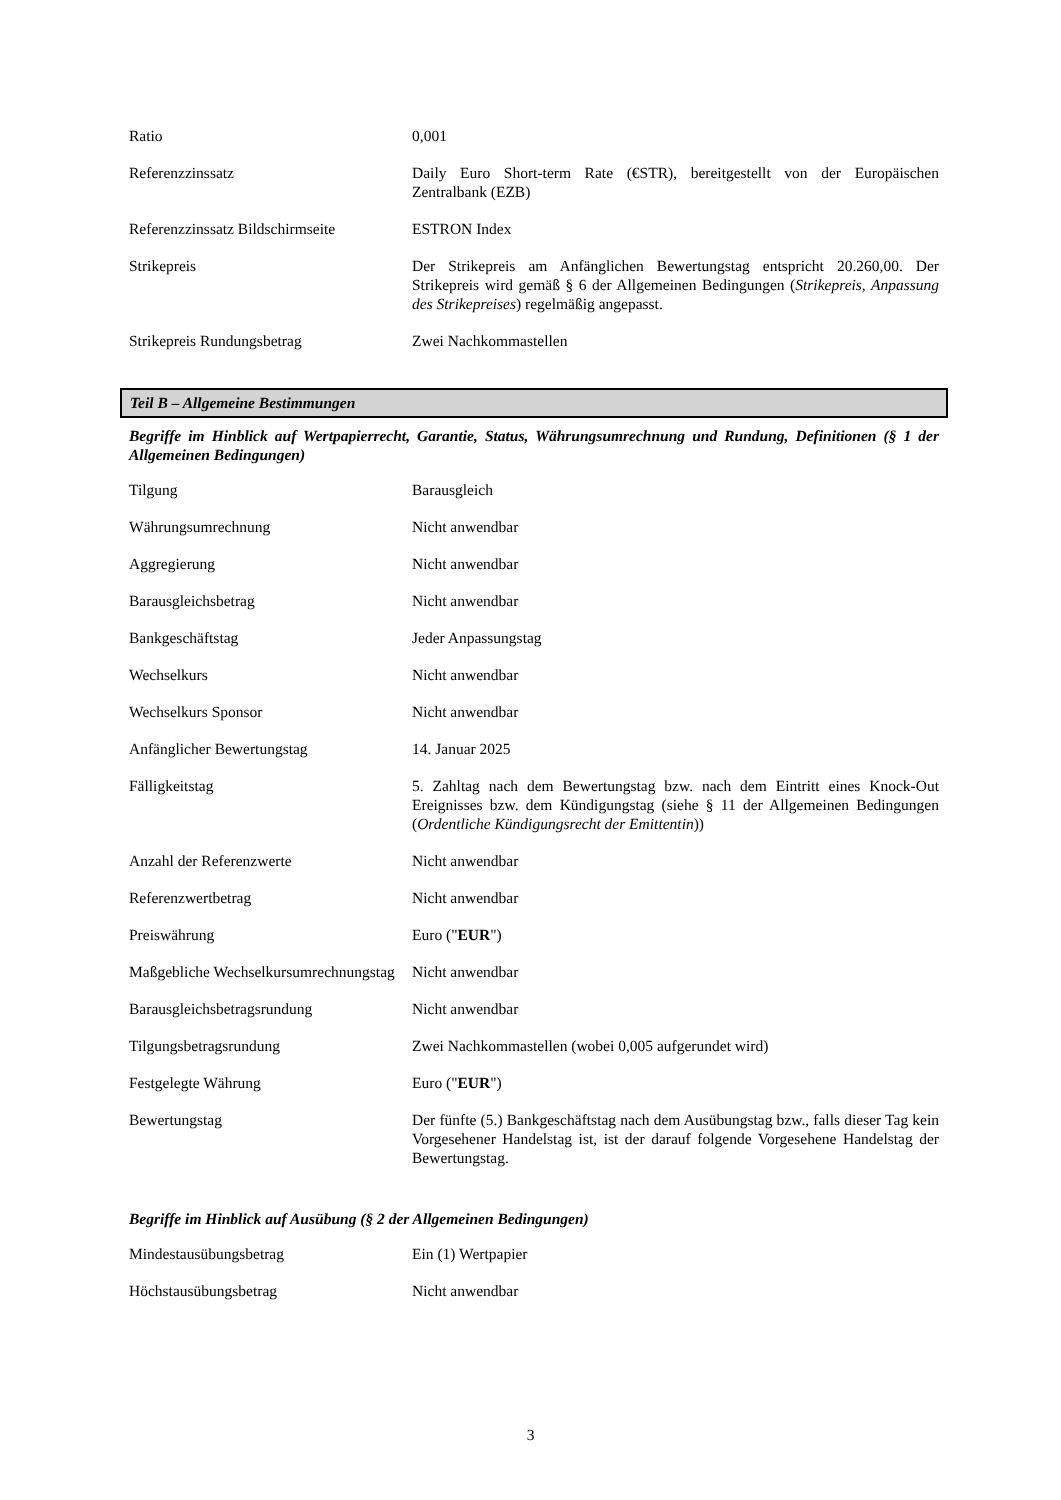| Ratio | 0,001 |
| Referenzzinssatz | Daily Euro Short-term Rate (€STR), bereitgestellt von der Europäischen Zentralbank (EZB) |
| Referenzzinssatz Bildschirmseite | ESTRON Index |
| Strikepreis | Der Strikepreis am Anfänglichen Bewertungstag entspricht 20.260,00. Der Strikepreis wird gemäß § 6 der Allgemeinen Bedingungen ( Strikepreis, Anpassung des Strikepreises ) regelmäßig angepasst. |
| Strikepreis Rundungsbetrag | Zwei Nachkommastellen |
Teil B – Allgemeine Bestimmungen
Begriffe im Hinblick auf Wertpapierrecht, Garantie, Status, Währungsumrechnung und Rundung, Definitionen (§ 1 der Allgemeinen Bedingungen)
| Tilgung | Barausgleich |
| Währungsumrechnung | Nicht anwendbar |
| Aggregierung | Nicht anwendbar |
| Barausgleichsbetrag | Nicht anwendbar |
| Bankgeschäftstag | Jeder Anpassungstag |
| Wechselkurs | Nicht anwendbar |
| Wechselkurs Sponsor | Nicht anwendbar |
| Anfänglicher Bewertungstag | 14. Januar 2025 |
| Fälligkeitstag | 5. Zahltag nach dem Bewertungstag bzw. nach dem Eintritt eines Knock-Out Ereignisses bzw. dem Kündigungstag (siehe § 11 der Allgemeinen Bedingungen ( Ordentliche Kündigungsrecht der Emittentin )) |
| Anzahl der Referenzwerte | Nicht anwendbar |
| Referenzwertbetrag | Nicht anwendbar |
| Preiswährung | Euro (" EUR ") |
| Maßgebliche Wechselkursumrechnungstag | Nicht anwendbar |
| Barausgleichsbetragsrundung | Nicht anwendbar |
| Tilgungsbetragsrundung | Zwei Nachkommastellen (wobei 0,005 aufgerundet wird) |
| Festgelegte Währung | Euro (" EUR ") |
| Bewertungstag | Der fünfte (5.) Bankgeschäftstag nach dem Ausübungstag bzw., falls dieser Tag kein Vorgesehener Handelstag ist, ist der darauf folgende Vorgesehene Handelstag der Bewertungstag. |
Begriffe im Hinblick auf Ausübung (§ 2 der Allgemeinen Bedingungen)
| Mindestausübungsbetrag | Ein (1) Wertpapier |
| Höchstausübungsbetrag | Nicht anwendbar |
3